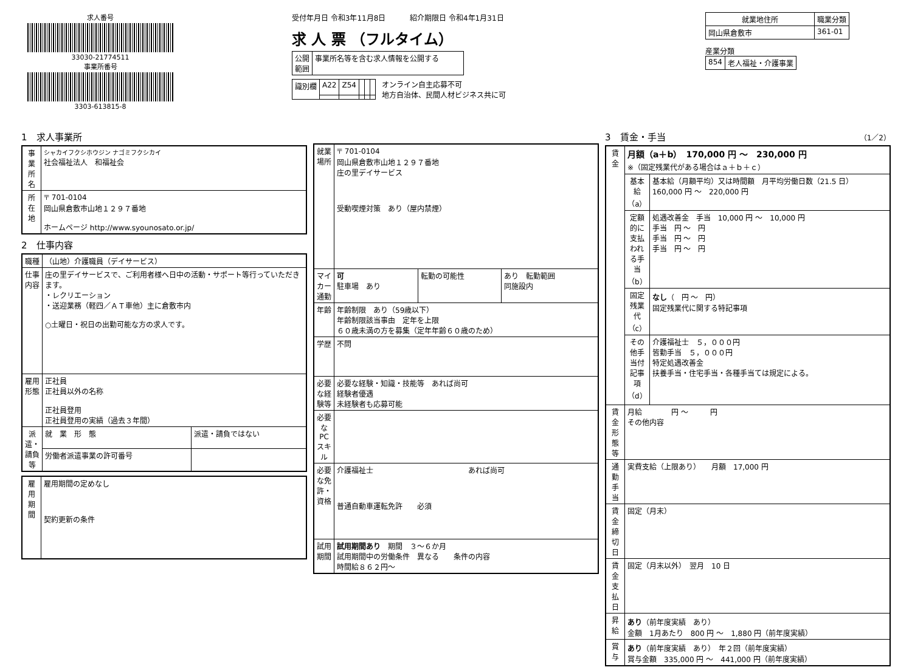求人番号
33030-21774511
事業所番号
3303-613815-8
受付年月日 令和3年11月8日 　　　紹介期限日 令和4年1月31日
求 人 票 （フルタイム）
| 公開 範囲 | 事業所名等を含む求人情報を公開する |
| 識別欄 | A22 | Z54 | | | |
オンライン自主応募不可
地方自治体、民間人材ビジネス共に可
| 就業地住所 | 職業分類 |
| --- | --- |
| 岡山県倉敷市 | 361-01 |
産業分類
| 854 | 老人福祉・介護事業 |
1　求人事業所
| 事業所名 | シャカイフクシホウジン ナゴミフクシカイ 社会福祉法人 和福祉会 |
| 所在地 | 〒 701-0104 岡山県倉敷市山地１２９７番地 ホームページ http://www.syounosato.or.jp/ |
2　仕事内容
| 職種 | （山地）介護職員（デイサービス） | |
| 仕事内容 | 庄の里デイサービスで、ご利用者様へ日中の活動・サポート等行っていただきます。 ・レクリエーション ・送迎業務（軽四／ＡＴ車他）主に倉敷市内 ○土曜日・祝日の出勤可能な方の求人です。 | |
| 雇用形態 | 正社員 正社員以外の名称 正社員登用 正社員登用の実績（過去３年間） | |
| 派遣・請負等 | 就 業 形 態 | 派遣・請負ではない |
| | 労働者派遣事業の許可番号 | |
| 雇用期間 | 雇用期間の定めなし 契約更新の条件 |
| 就業場所 | 〒 701-0104 岡山県倉敷市山地１２９７番地 庄の里デイサービス 受動喫煙対策 あり（屋内禁煙） | | |
| マイカー通勤 | 可 駐車場 あり | 転勤の可能性 | あり 転勤範囲 同施設内 |
| 年齢 | 年齢制限 あり（59歳以下） 年齢制限該当事由 定年を上限 ６０歳未満の方を募集（定年年齢６０歳のため） | | |
| 学歴 | 不問 | | |
| 必要な経験等 | 必要な経験・知識・技能等 あれば尚可 経験者優遇 未経験者も応募可能 | | |
| 必要なPCスキル | | | |
| 必要な免許・資格 | 介護福祉士 あれば尚可 普通自動車運転免許 必須 | | |
| 試用期間 | 試用期間あり 期間 ３～６か月 試用期間中の労働条件 異なる 条件の内容 時間給８６２円～ | | |
3　賃金・手当 （1／2）
| 賃金 | 月額（a＋b） 170,000 円 ～ 230,000 円 ※（固定残業代がある場合はａ＋ｂ＋ｃ） | |
| | 基本給（a） | 基本給（月額平均）又は時間額 月平均労働日数（21.5 日） 160,000 円 ～ 220,000 円 |
| | 定額的に支払われる手当（b） | 処遇改善金 手当 10,000 円 ～ 10,000 円 手当 円 ～ 円 手当 円 ～ 円 手当 円 ～ 円 |
| | 固定残業代（c） | なし （ 円 ～ 円） 固定残業代に関する特記事項 |
| | その他手当付記事項（d） | 介護福祉士 ５，０００円 皆勤手当 ５，０００円 特定処遇改善金 扶養手当・住宅手当・各種手当ては規定による。 |
| 賃金形態等 | 月給 円 ～ 円 その他内容 | |
| 通勤手当 | 実費支給（上限あり） 月額 17,000 円 | |
| 賃金締切日 | 固定（月末） | |
| 賃金支払日 | 固定（月末以外） 翌月 10 日 | |
| 昇給 | あり （前年度実績 あり） 金額 1月あたり 800 円 ～ 1,880 円（前年度実績） | |
| 賞与 | あり （前年度実績 あり） 年２回（前年度実績） 賞与金額 335,000 円 ～ 441,000 円（前年度実績） | |